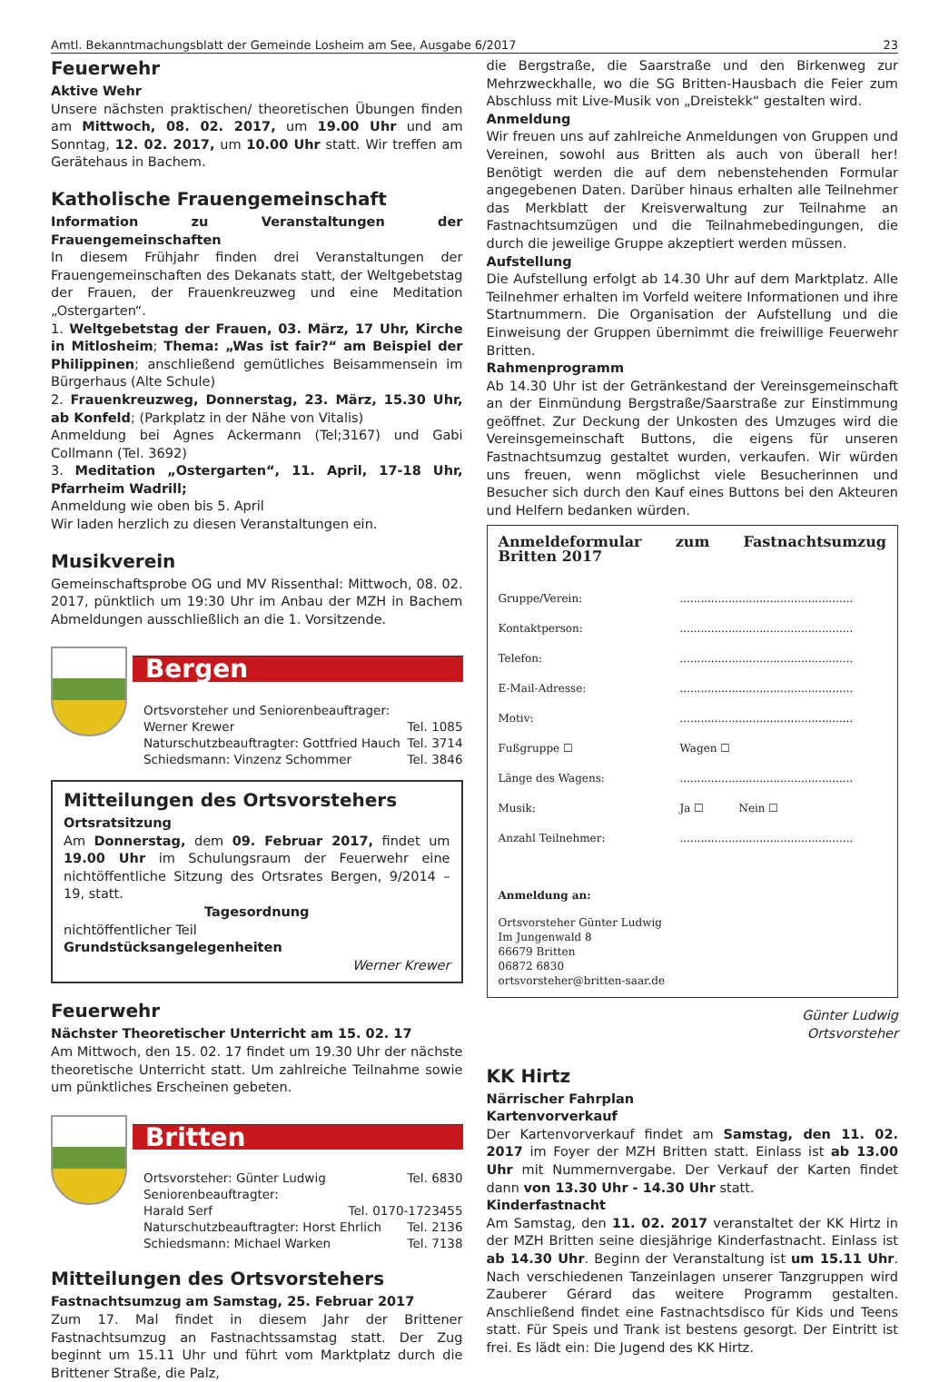Amtl. Bekanntmachungsblatt der Gemeinde Losheim am See, Ausgabe 6/2017 23
Feuerwehr
Aktive Wehr
Unsere nächsten praktischen/ theoretischen Übungen finden am Mittwoch, 08. 02. 2017, um 19.00 Uhr und am Sonntag, 12. 02. 2017, um 10.00 Uhr statt. Wir treffen am Gerätehaus in Bachem.
Katholische Frauengemeinschaft
Information zu Veranstaltungen der Frauengemeinschaften
In diesem Frühjahr finden drei Veranstaltungen der Frauengemeinschaften des Dekanats statt, der Weltgebetstag der Frauen, der Frauenkreuzweg und eine Meditation „Ostergarten“.
1. Weltgebetstag der Frauen, 03. März, 17 Uhr, Kirche in Mitlosheim; Thema: „Was ist fair?“ am Beispiel der Philippinen; anschließend gemütliches Beisammensein im Bürgerhaus (Alte Schule)
2. Frauenkreuzweg, Donnerstag, 23. März, 15.30 Uhr, ab Konfeld; (Parkplatz in der Nähe von Vitalis)
Anmeldung bei Agnes Ackermann (Tel;3167) und Gabi Collmann (Tel. 3692)
3. Meditation „Ostergarten“, 11. April, 17-18 Uhr, Pfarrheim Wadrill;
Anmeldung wie oben bis 5. April
Wir laden herzlich zu diesen Veranstaltungen ein.
Musikverein
Gemeinschaftsprobe OG und MV Rissenthal: Mittwoch, 08. 02. 2017, pünktlich um 19:30 Uhr im Anbau der MZH in Bachem Abmeldungen ausschließlich an die 1. Vorsitzende.
Bergen
Ortsvorsteher und Seniorenbeauftrager:
Werner Krewer Tel. 1085
Naturschutzbeauftragter: Gottfried Hauch Tel. 3714
Schiedsmann: Vinzenz Schommer Tel. 3846
Mitteilungen des Ortsvorstehers
Ortsratsitzung
Am Donnerstag, dem 09. Februar 2017, findet um 19.00 Uhr im Schulungsraum der Feuerwehr eine nichtöffentliche Sitzung des Ortsrates Bergen, 9/2014 – 19, statt.
Tagesordnung
nichtöffentlicher Teil
Grundstücksangelegenheiten
Werner Krewer
Feuerwehr
Nächster Theoretischer Unterricht am 15. 02. 17
Am Mittwoch, den 15. 02. 17 findet um 19.30 Uhr der nächste theoretische Unterricht statt. Um zahlreiche Teilnahme sowie um pünktliches Erscheinen gebeten.
Britten
Ortsvorsteher: Günter Ludwig Tel. 6830
Seniorenbeauftragter:
Harald Serf Tel. 0170-1723455
Naturschutzbeauftragter: Horst Ehrlich Tel. 2136
Schiedsmann: Michael Warken Tel. 7138
Mitteilungen des Ortsvorstehers
Fastnachtsumzug am Samstag, 25. Februar 2017
Zum 17. Mal findet in diesem Jahr der Brittener Fastnachtsumzug an Fastnachtssamstag statt. Der Zug beginnt um 15.11 Uhr und führt vom Marktplatz durch die Brittener Straße, die Palz,
die Bergstraße, die Saarstraße und den Birkenweg zur Mehrzweckhalle, wo die SG Britten-Hausbach die Feier zum Abschluss mit Live-Musik von „Dreistekk“ gestalten wird.
Anmeldung
Wir freuen uns auf zahlreiche Anmeldungen von Gruppen und Vereinen, sowohl aus Britten als auch von überall her! Benötigt werden die auf dem nebenstehenden Formular angegebenen Daten. Darüber hinaus erhalten alle Teilnehmer das Merkblatt der Kreisverwaltung zur Teilnahme an Fastnachtsumzügen und die Teilnahmebedingungen, die durch die jeweilige Gruppe akzeptiert werden müssen.
Aufstellung
Die Aufstellung erfolgt ab 14.30 Uhr auf dem Marktplatz. Alle Teilnehmer erhalten im Vorfeld weitere Informationen und ihre Startnummern. Die Organisation der Aufstellung und die Einweisung der Gruppen übernimmt die freiwillige Feuerwehr Britten.
Rahmenprogramm
Ab 14.30 Uhr ist der Getränkestand der Vereinsgemeinschaft an der Einmündung Bergstraße/Saarstraße zur Einstimmung geöffnet. Zur Deckung der Unkosten des Umzuges wird die Vereinsgemeinschaft Buttons, die eigens für unseren Fastnachtsumzug gestaltet wurden, verkaufen. Wir würden uns freuen, wenn möglichst viele Besucherinnen und Besucher sich durch den Kauf eines Buttons bei den Akteuren und Helfern bedanken würden.
Anmeldeformular zum Fastnachtsumzug Britten 2017
Gruppe/Verein:..................................................
Kontaktperson:..................................................
Telefon:..................................................
E-Mail-Adresse:..................................................
Motiv:..................................................
Fußgruppe ☐ Wagen ☐
Länge des Wagens:..................................................
Musik: Ja ☐ Nein ☐
Anzahl Teilnehmer:..................................................
Anmeldung an:
Ortsvorsteher Günter Ludwig
Im Jungenwald 8
66679 Britten
06872 6830
ortsvorsteher@britten-saar.de
Günter Ludwig
Ortsvorsteher
KK Hirtz
Närrischer Fahrplan
Kartenvorverkauf
Der Kartenvorverkauf findet am Samstag, den 11. 02. 2017 im Foyer der MZH Britten statt. Einlass ist ab 13.00 Uhr mit Nummernvergabe. Der Verkauf der Karten findet dann von 13.30 Uhr - 14.30 Uhr statt.
Kinderfastnacht
Am Samstag, den 11. 02. 2017 veranstaltet der KK Hirtz in der MZH Britten seine diesjährige Kinderfastnacht. Einlass ist ab 14.30 Uhr. Beginn der Veranstaltung ist um 15.11 Uhr. Nach verschiedenen Tanzeinlagen unserer Tanzgruppen wird Zauberer Gérard das weitere Programm gestalten. Anschließend findet eine Fastnachtsdisco für Kids und Teens statt. Für Speis und Trank ist bestens gesorgt. Der Eintritt ist frei. Es lädt ein: Die Jugend des KK Hirtz.